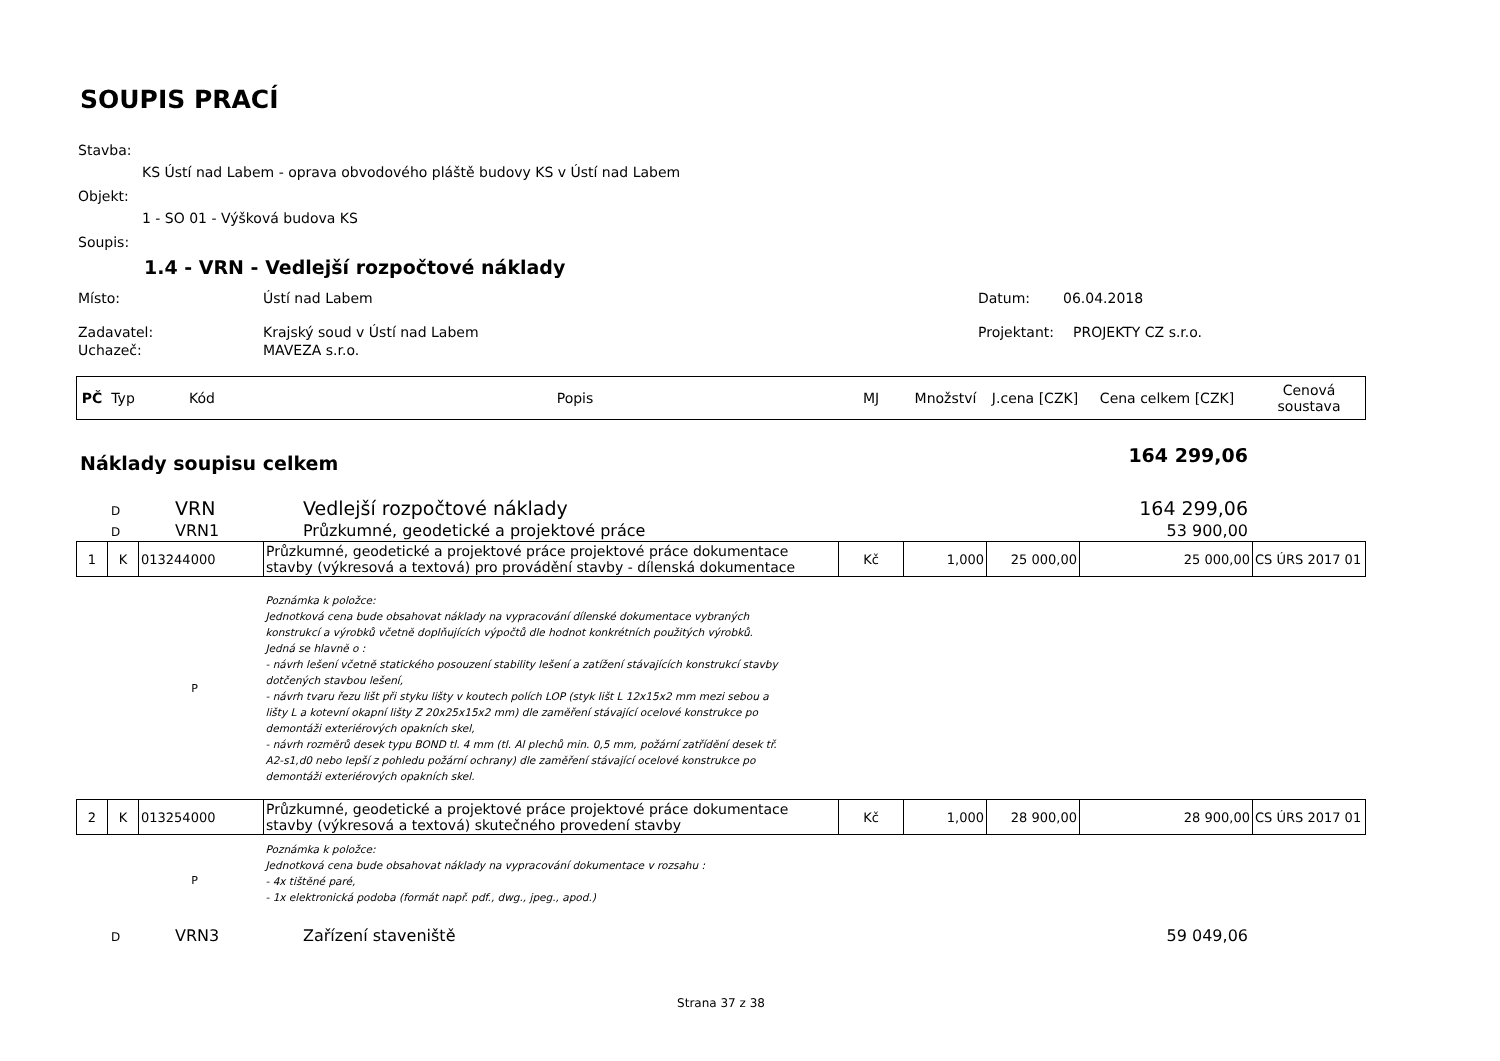SOUPIS PRACÍ
Stavba:
KS Ústí nad Labem - oprava obvodového pláště budovy KS v Ústí nad Labem
Objekt:
1 - SO 01 - Výšková budova KS
Soupis:
1.4 - VRN - Vedlejší rozpočtové náklady
Místo: Ústí nad Labem Datum: 06.04.2018
Zadavatel: Krajský soud v Ústí nad Labem Projektant: PROJEKTY CZ s.r.o.
Uchazeč: MAVEZA s.r.o.
| PČ | Typ | Kód | Popis | MJ | Množství | J.cena [CZK] | Cena celkem [CZK] | Cenová soustava |
| Náklady soupisu celkem | 164 299,06 |
| D VRN Vedlejší rozpočtové náklady | 164 299,06 |
| D VRN1 Průzkumné, geodetické a projektové práce | 53 900,00 |
| 1 | K | 013244000 | Průzkumné, geodetické a projektové práce projektové práce dokumentace stavby (výkresová a textová) pro provádění stavby - dílenská dokumentace | Kč | 1,000 | 25 000,00 | 25 000,00 | CS ÚRS 2017 01 |
| P | | | Poznámka k položce: Jednotková cena bude obsahovat náklady na vypracování dílenské dokumentace vybraných konstrukcí a výrobků včetně doplňujících výpočtů dle hodnot konkrétních použitých výrobků. Jedná se hlavně o : - návrh lešení včetně statického posouzení stability lešení a zatížení stávajících konstrukcí stavby dotčených stavbou lešení, - návrh tvaru řezu lišt při styku lišty v koutech polích LOP (styk lišt L 12x15x2 mm mezi sebou a lišty L a kotevní okapní lišty Z 20x25x15x2 mm) dle zaměření stávající ocelové konstrukce po demontáži exteriérových opakních skel, - návrh rozměrů desek typu BOND tl. 4 mm (tl. Al plechů min. 0,5 mm, požární zatřídění desek tř. A2-s1,d0 nebo lepší z pohledu požární ochrany) dle zaměření stávající ocelové konstrukce po demontáži exteriérových opakních skel. | | | | | |
| 2 | K | 013254000 | Průzkumné, geodetické a projektové práce projektové práce dokumentace stavby (výkresová a textová) skutečného provedení stavby | Kč | 1,000 | 28 900,00 | 28 900,00 | CS ÚRS 2017 01 |
| P | | | Poznámka k položce: Jednotková cena bude obsahovat náklady na vypracování dokumentace v rozsahu : - 4x tištěné paré, - 1x elektronická podoba (formát např. pdf., dwg., jpeg., apod.) | | | | | |
| D VRN3 Zařízení staveniště | 59 049,06 |
Strana 37 z 38